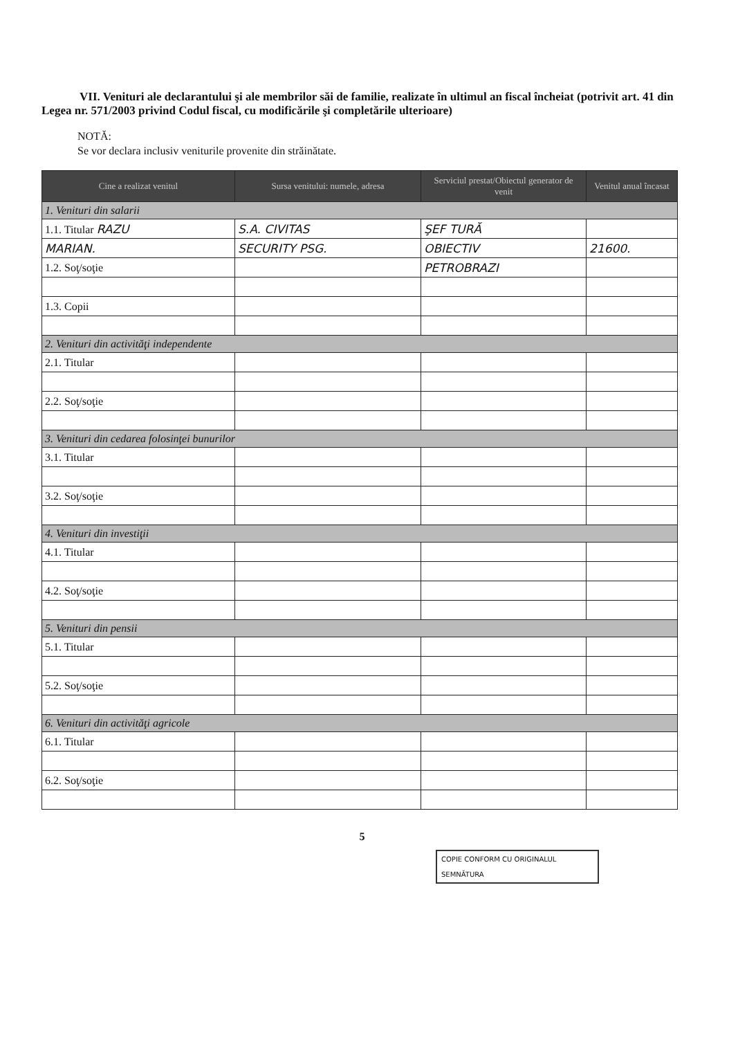VII. Venituri ale declarantului şi ale membrilor săi de familie, realizate în ultimul an fiscal încheiat (potrivit art. 41 din Legea nr. 571/2003 privind Codul fiscal, cu modificările şi completările ulterioare)
NOTĂ:
Se vor declara inclusiv veniturile provenite din străinătate.
| Cine a realizat venitul | Sursa venitului: numele, adresa | Serviciul prestat/Obiectul generator de venit | Venitul anual încasat |
| --- | --- | --- | --- |
| 1. Venituri din salarii | | | |
| 1.1. Titular RAZU | S.A. CIVITAS | ŞEF TURĂ | |
| MARIAN. | SECURITY PSG. | OBIECTIV | 21600. |
| 1.2. Soţ/soţie | | PETROBRAZI | |
| 1.3. Copii | | | |
| 2. Venituri din activităţi independente | | | |
| 2.1. Titular | | | |
| 2.2. Soţ/soţie | | | |
| 3. Venituri din cedarea folosinţei bunurilor | | | |
| 3.1. Titular | | | |
| 3.2. Soţ/soţie | | | |
| 4. Venituri din investiţii | | | |
| 4.1. Titular | | | |
| 4.2. Soţ/soţie | | | |
| 5. Venituri din pensii | | | |
| 5.1. Titular | | | |
| 5.2. Soţ/soţie | | | |
| 6. Venituri din activităţi agricole | | | |
| 6.1. Titular | | | |
| 6.2. Soţ/soţie | | | |
5
COPIE CONFORM CU ORIGINALUL
SEMNĂTURA